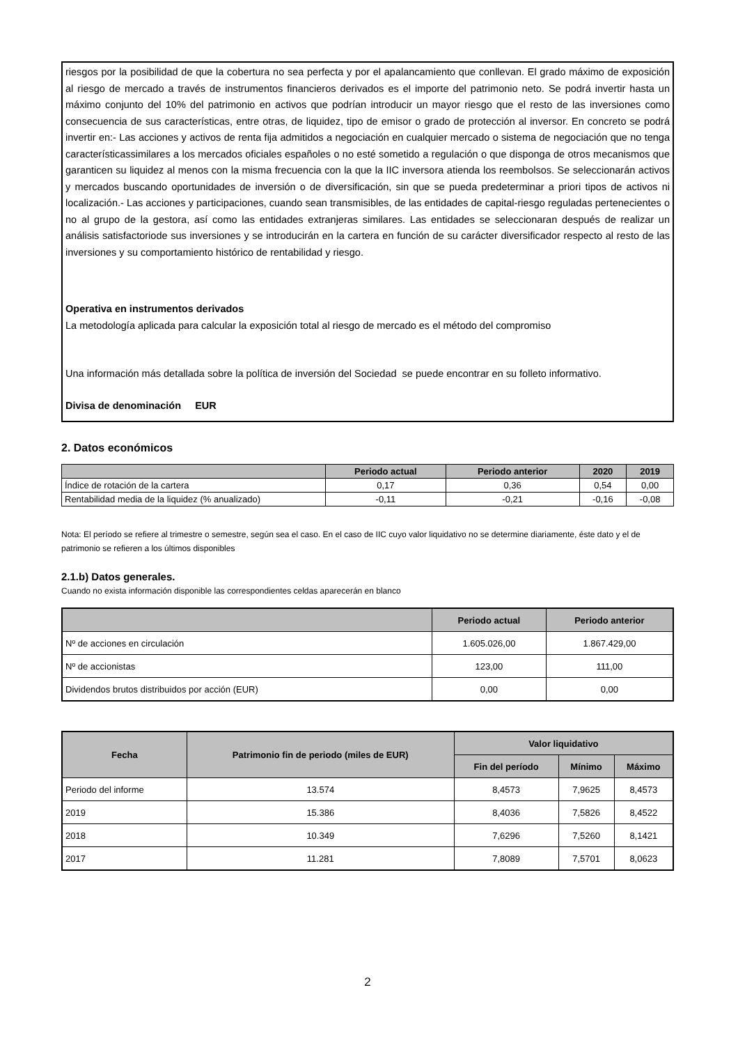riesgos por la posibilidad de que la cobertura no sea perfecta y por el apalancamiento que conllevan. El grado máximo de exposición al riesgo de mercado a través de instrumentos financieros derivados es el importe del patrimonio neto. Se podrá invertir hasta un máximo conjunto del 10% del patrimonio en activos que podrían introducir un mayor riesgo que el resto de las inversiones como consecuencia de sus características, entre otras, de liquidez, tipo de emisor o grado de protección al inversor. En concreto se podrá invertir en:- Las acciones y activos de renta fija admitidos a negociación en cualquier mercado o sistema de negociación que no tenga característicassimilares a los mercados oficiales españoles o no esté sometido a regulación o que disponga de otros mecanismos que garanticen su liquidez al menos con la misma frecuencia con la que la IIC inversora atienda los reembolsos. Se seleccionarán activos y mercados buscando oportunidades de inversión o de diversificación, sin que se pueda predeterminar a priori tipos de activos ni localización.- Las acciones y participaciones, cuando sean transmisibles, de las entidades de capital-riesgo reguladas pertenecientes o no al grupo de la gestora, así como las entidades extranjeras similares. Las entidades se seleccionaran después de realizar un análisis satisfactoriode sus inversiones y se introducirán en la cartera en función de su carácter diversificador respecto al resto de las inversiones y su comportamiento histórico de rentabilidad y riesgo.
Operativa en instrumentos derivados
La metodología aplicada para calcular la exposición total al riesgo de mercado es el método del compromiso
Una información más detallada sobre la política de inversión del Sociedad se puede encontrar en su folleto informativo.
Divisa de denominación EUR
2. Datos económicos
| | Periodo actual | Periodo anterior | 2020 | 2019 |
| --- | --- | --- | --- | --- |
| Índice de rotación de la cartera | 0,17 | 0,36 | 0,54 | 0,00 |
| Rentabilidad media de la liquidez (% anualizado) | -0,11 | -0,21 | -0,16 | -0,08 |
Nota: El período se refiere al trimestre o semestre, según sea el caso. En el caso de IIC cuyo valor liquidativo no se determine diariamente, éste dato y el de patrimonio se refieren a los últimos disponibles
2.1.b) Datos generales.
Cuando no exista información disponible las correspondientes celdas aparecerán en blanco
| | Periodo actual | Periodo anterior |
| --- | --- | --- |
| Nº de acciones en circulación | 1.605.026,00 | 1.867.429,00 |
| Nº de accionistas | 123,00 | 111,00 |
| Dividendos brutos distribuidos por acción (EUR) | 0,00 | 0,00 |
| Fecha | Patrimonio fin de periodo (miles de EUR) | Valor liquidativo | | |
| --- | --- | --- | --- | --- |
| | | Fin del período | Mínimo | Máximo |
| Periodo del informe | 13.574 | 8,4573 | 7,9625 | 8,4573 |
| 2019 | 15.386 | 8,4036 | 7,5826 | 8,4522 |
| 2018 | 10.349 | 7,6296 | 7,5260 | 8,1421 |
| 2017 | 11.281 | 7,8089 | 7,5701 | 8,0623 |
2